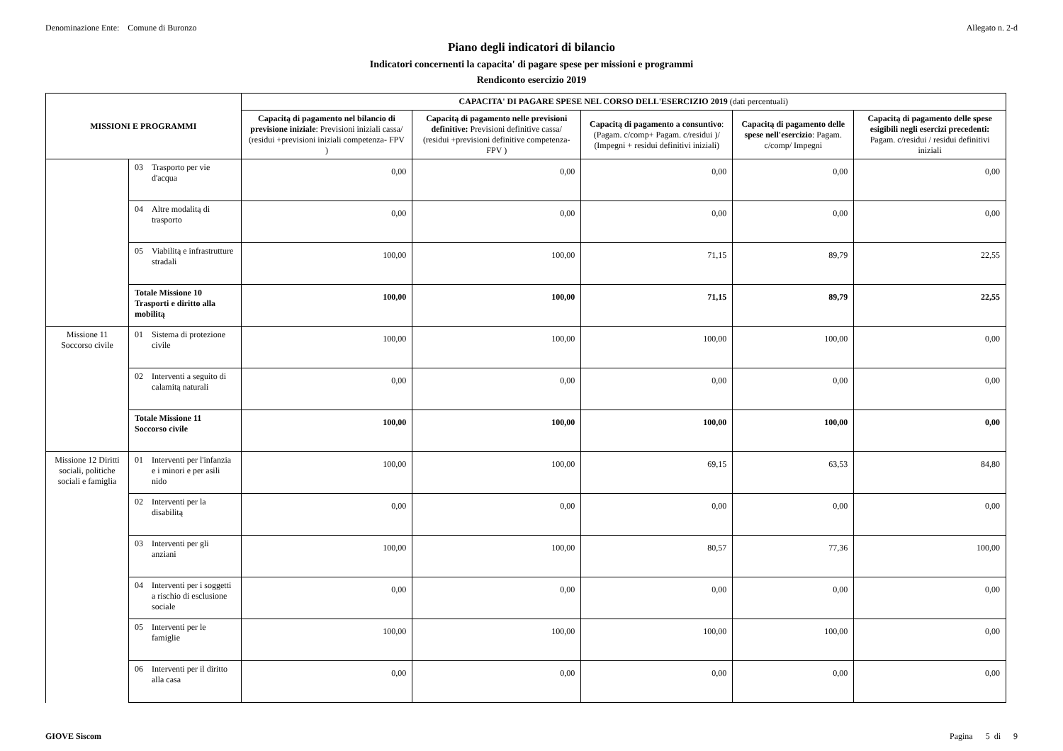Denominazione Ente: Comune di Buronzo Allegato n. 2-d
Piano degli indicatori di bilancio
Indicatori concernenti la capacita' di pagare spese per missioni e programmi
Rendiconto esercizio 2019
| MISSIONI E PROGRAMMI | | CAPACITA' DI PAGARE SPESE NEL CORSO DELL'ESERCIZIO 2019 (dati percentuali) | | | | |
| --- | --- | --- | --- | --- | --- | --- |
| | | Capacitą di pagamento nel bilancio di previsione iniziale : Previsioni iniziali cassa/ (residui +previsioni iniziali competenza- FPV ) | Capacitą di pagamento nelle previsioni definitive: Previsioni definitive cassa/ (residui +previsioni definitive competenza- FPV ) | Capacitą di pagamento a consuntivo : (Pagam. c/comp+ Pagam. c/residui )/ (Impegni + residui definitivi iniziali) | Capacitą di pagamento delle spese nell'esercizio : Pagam. c/comp/ Impegni | Capacitą di pagamento delle spese esigibili negli esercizi precedenti: Pagam. c/residui / residui definitivi iniziali |
| | 03 Trasporto per vie d'acqua | 0,00 | 0,00 | 0,00 | 0,00 | 0,00 |
| | 04 Altre modalitą di trasporto | 0,00 | 0,00 | 0,00 | 0,00 | 0,00 |
| | 05 Viabilitą e infrastrutture stradali | 100,00 | 100,00 | 71,15 | 89,79 | 22,55 |
| | Totale Missione 10 Trasporti e diritto alla mobilitą | 100,00 | 100,00 | 71,15 | 89,79 | 22,55 |
| Missione 11 Soccorso civile | 01 Sistema di protezione civile | 100,00 | 100,00 | 100,00 | 100,00 | 0,00 |
| | 02 Interventi a seguito di calamitą naturali | 0,00 | 0,00 | 0,00 | 0,00 | 0,00 |
| | Totale Missione 11 Soccorso civile | 100,00 | 100,00 | 100,00 | 100,00 | 0,00 |
| Missione 12 Diritti sociali, politiche sociali e famiglia | 01 Interventi per l'infanzia e i minori e per asili nido | 100,00 | 100,00 | 69,15 | 63,53 | 84,80 |
| | 02 Interventi per la disabilitą | 0,00 | 0,00 | 0,00 | 0,00 | 0,00 |
| | 03 Interventi per gli anziani | 100,00 | 100,00 | 80,57 | 77,36 | 100,00 |
| | 04 Interventi per i soggetti a rischio di esclusione sociale | 0,00 | 0,00 | 0,00 | 0,00 | 0,00 |
| | 05 Interventi per le famiglie | 100,00 | 100,00 | 100,00 | 100,00 | 0,00 |
| | 06 Interventi per il diritto alla casa | 0,00 | 0,00 | 0,00 | 0,00 | 0,00 |
GIOVE Siscom Pagina 5 di 9